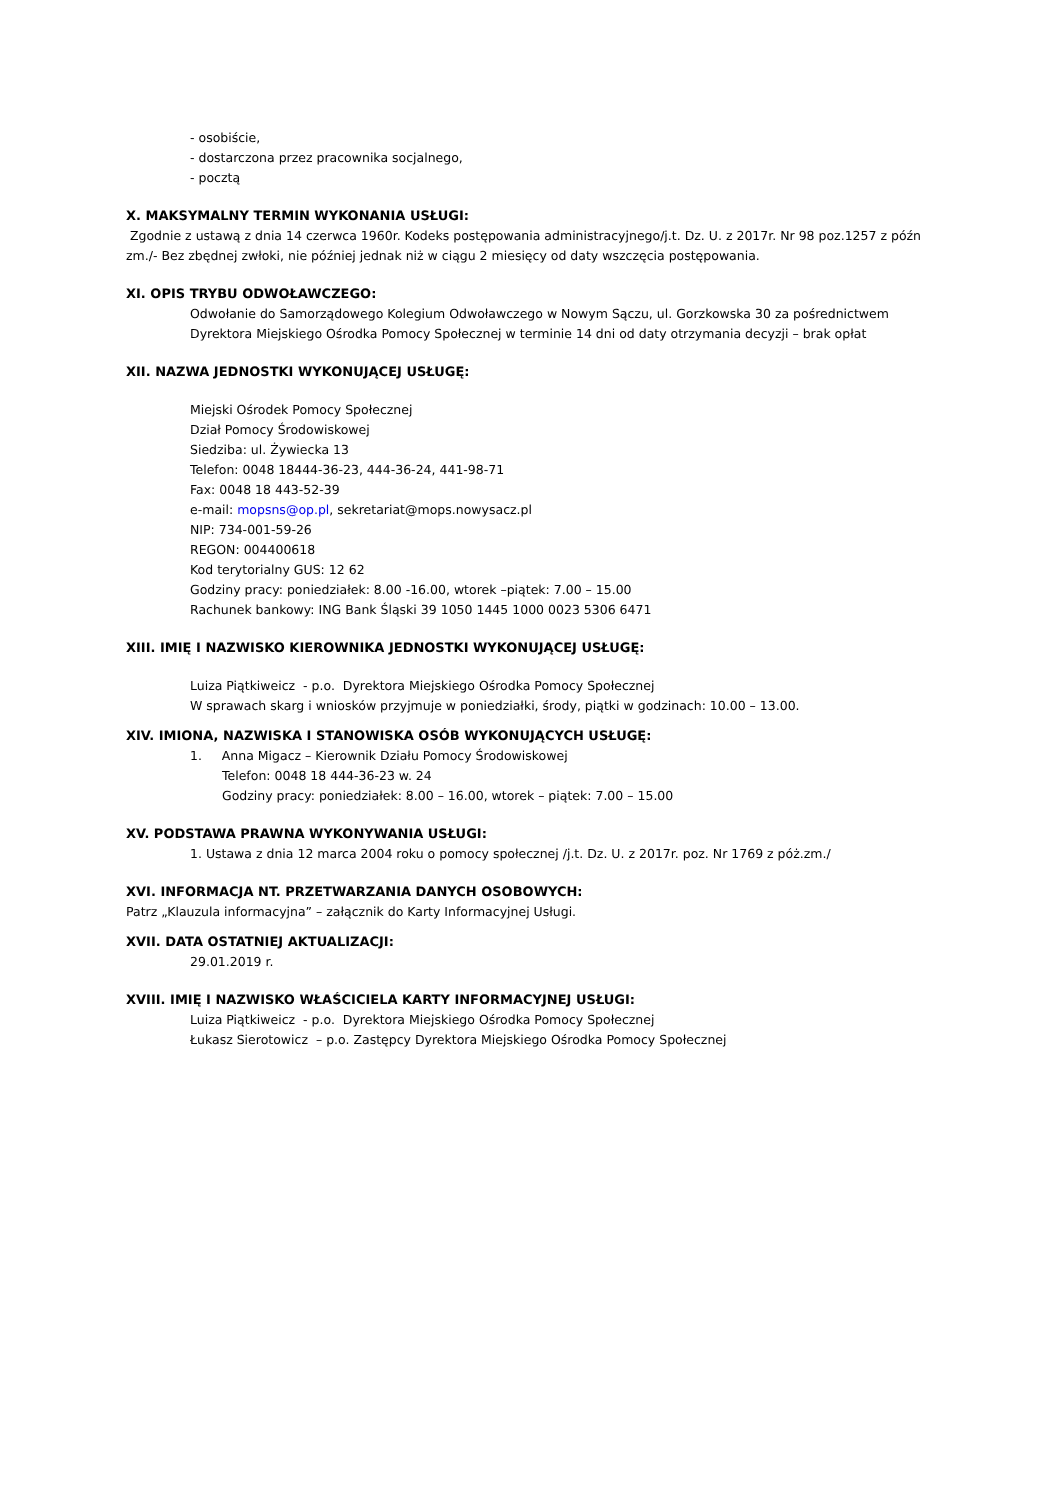- osobiście,
- dostarczona przez pracownika socjalnego,
- pocztą
X. MAKSYMALNY TERMIN WYKONANIA USŁUGI:
Zgodnie z ustawą z dnia 14 czerwca 1960r. Kodeks postępowania administracyjnego/j.t. Dz. U. z 2017r. Nr 98 poz.1257 z późn zm./- Bez zbędnej zwłoki, nie później jednak niż w ciągu 2 miesięcy od daty wszczęcia postępowania.
XI. OPIS TRYBU ODWOŁAWCZEGO:
Odwołanie do Samorządowego Kolegium Odwoławczego w Nowym Sączu, ul. Gorzkowska 30 za pośrednictwem Dyrektora Miejskiego Ośrodka Pomocy Społecznej w terminie 14 dni od daty otrzymania decyzji – brak opłat
XII. NAZWA JEDNOSTKI WYKONUJĄCEJ USŁUGĘ:
Miejski Ośrodek Pomocy Społecznej
Dział Pomocy Środowiskowej
Siedziba: ul. Żywiecka 13
Telefon: 0048 18444-36-23, 444-36-24, 441-98-71
Fax: 0048 18 443-52-39
e-mail: mopsns@op.pl, sekretariat@mops.nowysacz.pl
NIP: 734-001-59-26
REGON: 004400618
Kod terytorialny GUS: 12 62
Godziny pracy: poniedziałek: 8.00 -16.00, wtorek –piątek: 7.00 – 15.00
Rachunek bankowy: ING Bank Śląski 39 1050 1445 1000 0023 5306 6471
XIII. IMIĘ I NAZWISKO KIEROWNIKA JEDNOSTKI WYKONUJĄCEJ USŁUGĘ:
Luiza Piątkiweicz - p.o. Dyrektora Miejskiego Ośrodka Pomocy Społecznej
W sprawach skarg i wniosków przyjmuje w poniedziałki, środy, piątki w godzinach: 10.00 – 13.00.
XIV. IMIONA, NAZWISKA I STANOWISKA OSÓB WYKONUJĄCYCH USŁUGĘ:
1. Anna Migacz – Kierownik Działu Pomocy Środowiskowej
Telefon: 0048 18 444-36-23 w. 24
Godziny pracy: poniedziałek: 8.00 – 16.00, wtorek – piątek: 7.00 – 15.00
XV. PODSTAWA PRAWNA WYKONYWANIA USŁUGI:
1. Ustawa z dnia 12 marca 2004 roku o pomocy społecznej /j.t. Dz. U. z 2017r. poz. Nr 1769 z póż.zm./
XVI. INFORMACJA NT. PRZETWARZANIA DANYCH OSOBOWYCH:
Patrz „Klauzula informacyjna” – załącznik do Karty Informacyjnej Usługi.
XVII. DATA OSTATNIEJ AKTUALIZACJI:
29.01.2019 r.
XVIII. IMIĘ I NAZWISKO WŁAŚCICIELA KARTY INFORMACYJNEJ USŁUGI:
Luiza Piątkiweicz - p.o. Dyrektora Miejskiego Ośrodka Pomocy Społecznej
Łukasz Sierotowicz – p.o. Zastępcy Dyrektora Miejskiego Ośrodka Pomocy Społecznej